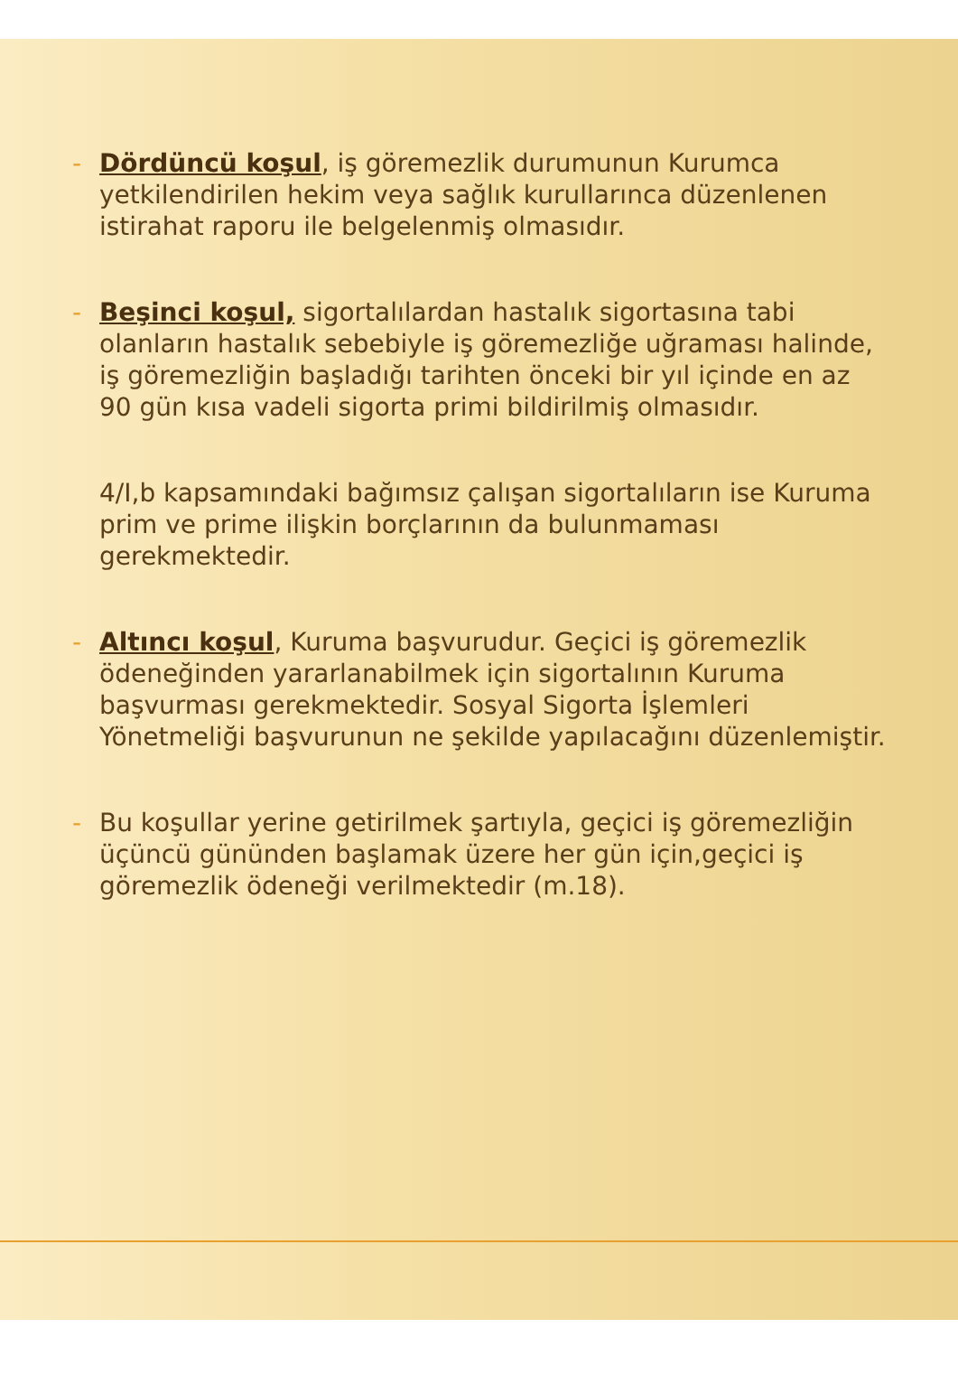- Dördüncü koşul, iş göremezlik durumunun Kurumca yetkilendirilen hekim veya sağlık kurullarınca düzenlenen istirahat raporu ile belgelenmiş olmasıdır.
- Beşinci koşul, sigortalılardan hastalık sigortasına tabi olanların hastalık sebebiyle iş göremezliğe uğraması halinde, iş göremezliğin başladığı tarihten önceki bir yıl içinde en az 90 gün kısa vadeli sigorta primi bildirilmiş olmasıdır.
4/I,b kapsamındaki bağımsız çalışan sigortalıların ise Kuruma prim ve prime ilişkin borçlarının da bulunmaması gerekmektedir.
- Altıncı koşul, Kuruma başvurudur. Geçici iş göremezlik ödeneğinden yararlanabilmek için sigortalının Kuruma başvurması gerekmektedir. Sosyal Sigorta İşlemleri Yönetmeliği başvurunun ne şekilde yapılacağını düzenlemiştir.
- Bu koşullar yerine getirilmek şartıyla, geçici iş göremezliğin üçüncü gününden başlamak üzere her gün için,geçici iş göremezlik ödeneği verilmektedir (m.18).